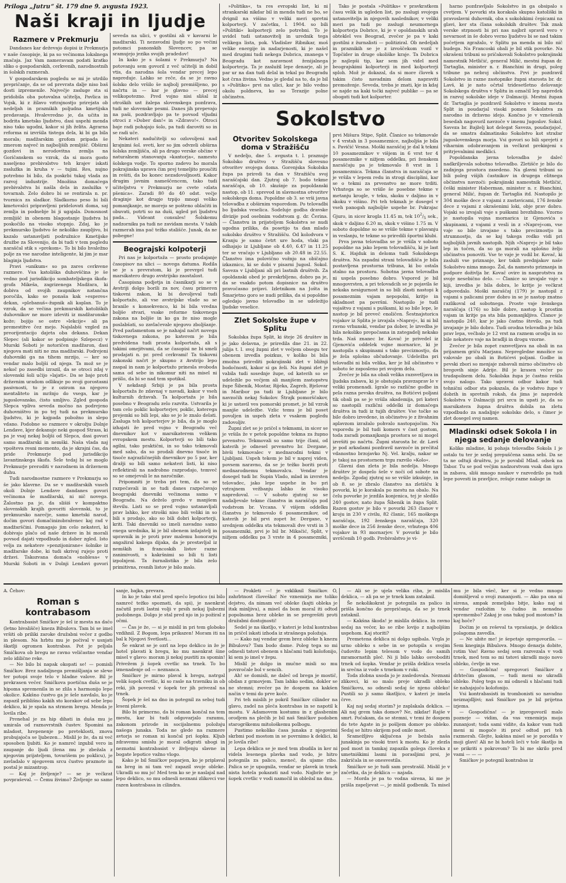Priloga „Jutru“ št. 179 dne 9. avgusta 1923.
Naši kraji in ljudje
Razmere v Prekmurju
Dandanes kar deževajo dopisi iz Prekmurja v naše časopisje, ki pa so večinoma lokalnega značaja. Jaz Vam nameravam podati kratko sliko o gospodarskih, cerkvenih, narodnostnih in šolskih razmerah.
V gospodarskem pogledu se mi je utrdilo prepričanje, da se od prevrata dalje niso baš dosti izpremenile. Največje zasluge sta si pridobila oba potovalna učitelja, Pavlica in Vojsk, ki z žilavo vztrajnostjo prirejata ob nedeljah in praznikih poljudna kmetijska predavanja. Hvalevredno je, da učita in bodrita kmetsko ljudstvo, dasi uspehi menda niso tako ugodni, kakor si jih želita. Agrarna reforma ni izvršila tistega dela, ki bi ga bila morala; madžarskim grofom pripada še zmerom največ in najboljših zemljišč. Obširni gozdovi in nerodovitna zemlja na Goričanskem so vzrok, da si mora gosto naseljeno prebivalstvo teh krajev iskati zaslužka in kruha v — tujini. Res, nujno potrebno bi bilo, da poskrbi tukaj vlada za razvoj industrije. Množina domačega prebivalstva bi našla dela in zaslužka v tovarnah. Zelo dobro bi se rentirala n. pr. tvornica za sladkor. Sladkorno peso bi bili kmetovalci pripravljeni pridelovati doma, saj zemlja in podnebje bi ji ugajala. Donosnost zemljišč in obenem blagostanje ljudstva bi poskočilo na visoko stopnjo. Zdaj, ko je prekmursko ljudstvo še nekoliko zaupljivo, bi kazalo ustanavljati podružnice Kmetijske družbe za Slovenijo, da bi tudi v tem pogledu naraščal stik s »prekom«. To bi bilo hvaležno polje za vse narodne inteligente, ki jim je mar blaginja ljudstva.
Pravi »unikum« so pa zares cerkvene razmere. Vsa katoliška duhovščina je še vedno pod jurisdikcijo sombateljskega škofa-grofa Mikeša, zagrizenega Madžara, ki dobiva od svojih zaupnikov natančna poročila, kako se ponaša kak »esperes« dekan, »plebanuš«-župnik ali kaplan. To je vzrok, da se večina prekmurskih katoliških duhovnikov ne more izleviti iz madžaronske kože; bojijo se ostre »lekcije« ali pa premestitve čez mejo. Najslabši vzgled za preorijentacijo dajeta oba dekana. Dekan Slepec (ali kakor se podpisuje Szlepecz) v Murski Soboti je notoričen madžaron, dasi njegova mati niti ne zna madžarski. Podrejeni duhovniki ga na tihem mrzijo, — ker so vendar malo boljši od njega. Ta mož se je nekoč po zasedbi izrazil, da se otroci zdaj v slovenski šoli učijo »lajati«. Da se baje proti državnim uradom odlikuje po svoji gorostasni pasivnosti, to je z ozirom na njegovo mentaliteto in mržnjo do vsega, kar je jugoslovansko, čisto umljivo. Zgled gospoda Slepca vpliva seveda močno na podrejeno duhovništvo in po tej tudi na prekmursko ljudstvo, ki je kajpada pobožno in slepo vdano. Podobne so razmere v okrožju Dolnje Lendave, kjer dekanuje neki gospod Strass, ki pa je vsaj nekaj boljši od Slepca, dasi govori samo madžarski in nemški. Naša vlada naj vpošteva resni memento, da je skrajni čas, da pride Prekmurje pod jurisdikcijo lavantinskega škofa. Šele tedaj bi se moglo Prekmurje preroditi v narodnem in državnem duhu.
Tudi narodnostne razmere v Prekmurju so še jako klavrne. Da se v madžarskih vaseh okoli Dolnje Lendave dandanes govori večinoma še madžarski, ni nič novega. Žalostno pa je, da slišiš v kompaktno slovenskih krajih govoriti slovenski, to je prekmursko narečje, samo kmetski narod, dočim govori domačinizobraženec kaj rad v madžarščini. Pomagajo jim celo nekateri, ki dobivajo plačo od naše države in bi morali povsod dajati vzpodbudo in dober zgled. Isto velja za nekatere »penzijonirane« šolnike iz madžarske dobe, ki tudi skrivaj rujejo proti državi. Takozvana domača »noblesa« v Murski Soboti in v Dolnji Lendavi govori seveda na ulici, v gostilni ali v kavarni le madžarski. Ti nezavodni ljudje so po večini potomci panonskih Slovencev, pa se sramujejo jezika svojih pradedov!
In kako je s šolami v Prekmurju? Na potovanju sem govoril z več učitelji in dobil vtis, da narodna šola vendar precej lepo napreduje. Lahko se reče, da se je ravno šolsko delo vršilo še najbolj premišljeno, po načrtu in — kar je glavno — precej velikopotezno. Pred vojno nisi slišal iz otroških ust žalepa slovenskega pozdrava, tudi ne slovenske pesmi. Danes jih prepevajo na paši, pozdravljajo pa te povsod vljudni otroci z »Dober dan!« in »Zdravo!«. Otroci baje radi pohajajo šolo, pa tudi daroviti so in se radi uče.
Nekateri nadučitelji so ozlovoljeni nad krajnimi šol. sveti, ker so jim odvzeli obširna šolska zemljišča, ali pa drugo verske občine v naturalnem stanovanju »kantorja«, namesto šolskega vodje. To sporno zadevo bo morala pokrajinska uprava čim prej temeljito proučiti in rešiti, da bo konec nezadovoljnosti. Kakor drugim javnim nameščencem, tako tudi učiteljstvu v Prekmurju ne cvete »zlata pšenica«. Zaradi 80 do 40 odst. večje draginje kot drugje trpijo mnogi veliko pomanjkanje, ne morejo se pošteno oblačiti in obuvati, potrti so na duši, ugled pri ljudstvu pada... Videant consules! Šolskemu nadzorniku pa tudi ne zavidam mesta. V takih razmerah ima pač težko stališče. Junak, da ne pobegne!
Beograjski kolpoterji
Pri nas je kolportaža — prosto prodajanje časopisov na ulici — novega datuma. Rodila se je s prevratom, ki je prevrgel tudi marsikatero drugo avstrijsko zaostalost.
Časopisna podjetja in časnikarji so se v Avstriji dolgo borili za nov, času primeren tiskovni zakon, ki bi dovoljeval tudi kolportažo, ali vse avstrijske vlade so se branile s konsekvenco, ki bi bila vredna boljše stvari, vsake reforme tiskovnega zakona na boljše in ko ga že niso mogle poslabšati, so zavlačevale njegovo zboljšanje. Pred parlamentom se je nahajal načrt novega tiskovnega zakona, po katerem je bila predvidena tudi prosta kolportaža, ali s takimi omejitvami, da se časopisi ne bi smeli prodajati n. pr. pred cerkvami! Ta tiskovni zakonski načrt je skupno z Avstrijo lepo zaspal in nam je kolportažo prinesla svoboda sama od sebe in nikomur niti na misel ni prišlo, da bi se nad tem spotikal.
V nekdanji Srbiji je pa bila prosta kolportaža že zdavnaj v navadi, kakor v vseh kulturnih državah. Ta kolportaža je bila posebno v Beogradu zelo razvita. Ustvarila je tam celo poklic kolporterjev, poklic, katerega prejemki so bili lepi, ako se je le znalo delati. Zasluga teh kolporterjev je bila, da je moglo izhajati že pred vojno v Beogradu več dnevnikov kot v marsikaterem velikem evropskem mestu. Kolporterji so bili tako agilni, tako praktični, in so tako tekmovali med sabo, da so prodali dnevno tisoče in tisoče najrazličnejših dnevnikov po 5 par, ker dražji so bili samo nekateri listi, ki niso reflektirali na nadrobno razprodajo, temveč so se omejevali le na naročnike.
Pripomniti je treba pri tem, da so se razpečavali in se tudi danes razpečavajo beograjski dnevniki večinoma samo v Beogradu. Na deželo gredo v manjšem številu. Listi so se pred vojno ustanavljali prav lahko, ker stroški niso bili veliki in so bili s prodajo, ako so bili dobri kolporterji, kriti. Taki dnevniki so imeli navadno samo enega urednika, ki je bil obenem izdajatelj in upravnik in je proti prav malemu honorarju angažiral kakega dijaka, da je prestavljal iz nemških in francoskih listov razne zanimivosti, s kakršnimi so bili ti listi izpolnjeni. Ta žurnalistika je bila zelo primitivna, resnih listov je bilo malo.
»Politika«, ta res evropski list, ki ni strankarski nikdar bil in menda tudi ne bo, se dvignil na višino v veliki meri spretni kolporterji. V začetku, l. 1904. so bili »Politiki« kolporterji zelo potrebni. To je uvidel tudi ustanovitelj in urednik tega velikega lista, pok. Vladislav Ribnikar, moš velike energije in nadarjenosti, ki je našel med drugimi tudi nekega Dobrica, znanega v Beogradu kot naravnost ženijalnega kolporterja. Ta je zaslužil lepe denarje, ali je par ur na dan tudi delal in tekal po Beogradu kot črna živina. Vedno je gledal na to, da je bil s »Politiko« prvi na ulici, kar je bilo vedno okolu poldneva, ko so Terazije polne občinstva.
Tako je postala »Politika« v pravkratkem času velik in ugleden list, po zaslugi svojega ustanovitelja in njegovih naslednikov, v veliki meri pa tudi po zaslugi neumornega kolporterja Dobrice, ki je v opoldanskih urah obteklel ves Beograd, zvečer je pa v kaki gostilni z žurnalisti — politiziral. Ob nedeljah in praznikih se je z izvoščekom vozil v Topčider in druge okoliške kraje. Ta Dobrica je najlepši tip, kar sem jih videl med beograjskimi kolporterji in med kolporterji sploh. Mož je dokazal, da si more človek s takim čisto navadnim delom napraviti premoženje. Seveda, treba je znati, kje in kdaj se najde na kaki točki največ publike — pa se obogati tudi kot kolporter.
Sokolstvo
Otvoritev Sokolskega doma v Stražišču
V nedeljo, dne 5. avgusta t. l. praznuje Sokolsko društvo v Stražišču slovesno otvoritev svojega doma. Gorenjska Sokolska župa pa priredi ta dan v Stražišču svoj naraščajski dan. Zjutraj ob 7. bodo tekme naraščaja, ob 10. skušnje za popoldanski nastop, ob 11. sprevod in slavnostna otvoritev sokolskega doma. Popoldne ob 3. se vrši javna telovadba z obširnim vsporedom. Po telovadbi bo ljudska veselica. Sodeluje godba dravske divizije pod osebnim vodstvom g. dr. Čerina. — Članstvu in prijateljem Sokolstva se nudi ugodna prilika, da posetijo ta dan mlado sokolsko društvo v Stražišču. Od kolodvora v Kranju je samo četrt ure hoda, vlaki pa odhajajo iz Ljubljane ob 4.40, 6.47 in 11.25 ter se vračajo v Ljubljano ob 20.48 in 22.55. Članstvo ima polovično vožnjo na običajno izkaznico, ki se dobi v pisarni Jugosl. Sokol. Saveza v Ljubljani ali pri lastnih društvih. Za opoldanski obed je preskrbljeno, dobro pa je, da se vsakdo potom dopisnice na društvo pravočasno prijavi. Izletnikom na Jošta in Šmarjetno goro se nudi prilika, da si popoldne ogledajo javno telovadbo in se udeležijo ljudske veselice.
Zlet Sokolske župe v Splitu
Sokolska župa Split, ki šteje 26 društev in je jako delavna, je priredila dne 21. in 22. julija t. l. svoj župni zlet v večjem obsegu ter obenem izvedla poizkus, v koliko bi bila zmožna prirediti pokrajinski zlet v bližnji bodočnosti, kakor si ga želi. Na župni zlet je vabila tudi sosednje župe, od katerih so se udeležile po večjem ali manjšem zastopstvu župe Šibenik, Mostar, Rijeka, Zagreb, Bjelovar in Maribor pa tudi iz Ljubljane je bilo navzočih nekaj Sokolov. Štrajk pomorščakov, ki je ustavil ves pomorski promet, je bil vzrok manjše udeležbe. Vzlic temu je bil poset povoljen in uspeh zleta v vsakem pogledu zadovoljiv.
Župni zlet se je pričel s tekmami, in sicer se je vršila že v petek popoldne tekma za župno prvenstvo. Tekmovali so samo trije člani, od katerih je odnesel prvenstvo br. Dergane, bivši tekmovalec v mednarodni tekmi v Ljubljani. Uspeh tekem je bil v naprej viden, povsem naravno, da se je težko boriti proti mednarodnemu tekmovalcu. Vendar je dosegel tudi br. Supin Vlado, mlad in izvrsten telovadec, jako lepe uspehe in bo pri vztrajnem vežbanju lahko še visoko napredoval. — V soboto zjutraj so se nadaljevale tekme članstva in naraščaja pod vodstvom br. Vrcana. V višjem oddelku članstva je tekmovalo 6 posameznikov, od katerih je bil prvi zopet br. Dergane, v srednjem oddelku sta tekmovali dve vrsti in 3 posamezniki, prvi je bil br. Mikačić, Split, v nižjem oddelku pa 3 vrste in 4 posamezniki, prvi Mišura Stipe, Split. Članice so tekmovale v 4 vrstah in 3 posameznice, najboljša je bila s. Pavičić Vesna. Moški naraščaj je dal k tekmi 10 posameznikov v višjem in 6 vrst ter 4 posameznike v nižjem oddelku, pri ženskem naraščaju pa je tekmovalo 8 vrst in 1 posameznica. Tekma članstva in naraščaja se je vršila v lepem redu in strogi disciplini, kar se o tekmi za prvenstvo ne more trditi. Vrhutega so se vršile še posebne tekme v metanju krogle, v teku, skoku v daljino in v skoku v višino. Pri teh tekmah je dosegel v vseh panogah najboljše uspehe br. Pokrajac Gjuro, in sicer krogla 11.45 m, tek 102/5 sek., skok v daljino 6.20 m, skok v višino 1.75 m. V soboto dopoldne so se vršile tekme v plavanju in veslanju, te tekme so priredili športni klubi.
Prva javna telovadba se je vršila v soboto popoldne na jako lepem telovadišču, ki je last S. K. Hajduk in deloma tudi Sokolskega društva. Na zapadni strani telovadišča je bila postavljena prostorna tribuna, ki bo ostala stalno na prostoru. Sobotna javna telovadba ni uspela posebno dobro. Vspored je bil mnogovrsten, a pri telovadcih se je pojavila še nekaka nesigurnost in so bili zlasti nastopi k posameznim vajam nepopolni, kritje in skladnost pa površni. Nastopilo je tudi vojaštvo z vajami s puškami, ki so bile lepe, le nastop je bil preveč enoličen. Šestnajstorica vojakov iz Splita je izvajala »Naprej«, ki ni bil ravno vrhunski, vendar pa dober, le izvedba je bila nekoliko prepočasna in zategadelj nekako trda. Naš znanec br. Kovač je privedel iz Gjenovića oddelek vojne mornarice, ki je nastopila s skupinami s tako preciznostjo, da je žela splošno občudovanje. Udeležba pri telovadbi ni bila velika, ker je bil občinstvo v soboto še zaposleno pri svojem delu.
Zvečer je bila na obali velika razsvetljava in ljudska zabava, ki je obstojala pravzaprav le v veliki promenadi. Igrale so različne godbe in pela razna pevska društva, na Botićevi poljani tik obali pa se je vršila akademija, pri kateri so nastopili različni oddelki iz domačega društva in tudi iz tujih društev. Vse točke so bile dobro izvedene, in občinstvo je z živahnim aplavzom izražalo pohvalo nastopajočim. Na vsporedu je bil tudi komers v čast gostom, toda zaradi pomanjkanja prostora se ni mogel izvršiti po načrtu. Župni starosta br. dr. Lavš je pod arkadami pozdravil navzoče in prečital vdanostno brzojavko Nj. Vel. kralju, nakar se je takoj na prostornem trgu razvilo »Kolo«.
Glavni dan zleta je bila nedelja. Mnogo društev je dospelo šele v noči od sobote na nedeljo. Zgodaj zjutraj so se vršile izkušnje, in ob 8. se je zbralo članstvo na zletišču k povorki, ki je korakala po mestu na obalo. Na čelu povorke je jezdila konjenica, tej je sledilo 240 gostov, nato župa Šibenik in župa Split. Razen gostov je bilo v povorki 263 članov v kroju in 230 v civilu, 82 članic, 165 moškega naraščaja, 192 ženskega naraščaja, 320 moške dece in 256 ženske dece, vrhutega 406 vojakov in 93 mornarjev. V povorki je bilo uvrščenih 10 godb. Prebivalstvo je vi-
harno pozdravljalo Sokolstvo in ga obsipalo s cvetjem. V povorki sta korakala skupno katoliški in pravoslavni duhovnik, oba s sokolskimi čepicami na glavi, ker sta člana sokolskih društev. Tak znak verske strpnosti bi pri nas najbrž spravil vero v nevarnost in še dobro verno ljudstvo bi se nad takim početjem zgražalo, v Splitu pa menda ni bilo nič hudega. Na Francoski obali je bil stik povorke. Na okrašeni tribuni so pričakovali Sokolstvo pokrajinski namestnik Metličić, general Milić, mestni župan dr. Tartaglia, minister n. r. Bianchini in drugi, poleg tribune pa nebroj občinstva. Prvi je pozdravil Sokolstvo in razne zastopnike župni starosta br. dr. Lavš, ki je nato očrtal tridesetletno delovanje Sokolskega društva v Splitu in označil lep napredek in razvoj sokolske ideje v Dalmaciji. Mestni župan dr. Tartaglia je pozdravil Sokolstvo v imenu mesta Split in poudarjal visoki pomen Sokolstva za narodno in državno idejo. Končno je v vznešenih besedah nagovoril navzoče v imenu Jugoslov. Sokol. Saveza br. Bajželj kot delegat Saveza, poudarjajoč, da se smatra dalmatinsko Sokolstvo kot stražar jugoslovenskega morja. Vsi govori so bili sprejeti z viharnim odobravanjem in večkrat prekinjeni s pritrjevalnimi medklici.
Popoldanska javna telovadba je daleč nadkriljevala sobotno telovadbo. Zletišče je bilo do zadnjega prostora zasedeno. Na glavni tribuni so bili poleg višjih častnikov in drugega elitnega občinstva navzoči: pokrajinski namestnik Metličić, češki minister Haberman, minister n. r. Bianchini, general Milić, župan dr. Tartaglia itd. Nastopilo je 304 moške dece z vajami z zastavicami, 176 ženske dece z vajami z okrašenimi loki, obje prav dobro. Vojaki so izvajali vaje s puškami brezhibno. Vzorno je nastopila vojna mornarica iz Gjenovića s skupinami, z vajami z vesli in z »Naprej«om, vse vaje so bile izvajane s tako preciznostjo in strumnostjo, da se kaj takega redko vidi pri najboljših javnih nastopih. Njih »Naprej« je bil tako lep in točen, da so ga morali na splošno željo občinstva ponoviti. Vse te vaje je vodil br. Kovač, ki zasluži vse priznanje, ker takih prednjakov naše Sokolstvo nima mnogo. Žal, da namesto priznanja in podpore doživlja br. Kovač ovire in nasprotstva za svoje nesebično delo. — Članice so izvajale vaje s kiji, izvedba je bila dobra, le kritje je večkrat odpovedalo. Moški naraščaj (179) je nastopil z vajami s palicami prav dobro in se je nastop znatno razlikoval od sobotnega. Proste vaje ženskega naraščaja (176) so bile dobre, nastop k prostim vajam in kritje pa sta bila pomanjkljiva. Članov je nastopilo 240, kar je jako častno število, pa tudi izvajanje je bilo dobro. Tudi orodna telovadba je bila prav lepa, večbalo je 12 vrst na raznem orodju in so bile nekatere vaje na bradlji in drogu vzorne.
Zvečer je bila zopet razsvetljava na obali in na prijaznem griču Marjanu. Nepregledne množice so valovale po obali in Botićevi poljani. Godbe in pevski zbori so menjaje zabavali mirno občinstvo ob bregovih sinje Adrije. Bil je krasen večer po trudapolnem delu. Sokolska župa je častno rešila svojo nalogo. Tako upravni odbor kakor tudi tehnični odbor sta pokazala, da je vodstvo župe v dobrih in spretnih rokah, da jima je napredek Sokolstva v Dalmaciji pri srcu in upati je, da so marsikatera župna društva dobila na zletu vzpodbudo za nadaljnje sokolsko delo, s čimer je zlet dosegel svoj namen.
Mladinski odsek Sokola I in njega sedanje delovanje
Koliko mladine, ki pohaja telovadbo Sokola I je ostalo tu ter je sedaj prepuščena sama sebi. Da se ta ne odtuji društvu, jo je povabil Mlad. odsek na Tabor. Tu se pod večjim nadzorstvom vsak dan igra in zabava, sliši mnogo naukov v razvedrilo pa tudi lepe povesti in pravljice, rešuje razne naloge in
A. Čehov:
Roman s kontrabasom
Kontrabasist Smičkov je šel iz mesta na dačo (letno bivališče) kneza Bibulova. Tam bi se imel vršiti ob priliki zaroke družabni večer z godbo in plesom. Na hrbtu mu je počival v usnjati škatlji ogromen kontrabas. Pot je peljala Smičkova ob bregu ne ravno veličastne vendar zelo idilične reke.
— Ne bilo bi napak okopati se! — pomisli Smičkov. Brez nadaljnega premišljanja se slече ter potopi svoje telo v hladne valove. Bil je prekrasen večer. Smičkova poetična duša se je hipoma spremenila in se zlila s harmonijo lepe okolice. Kakšno čustvo ga je šele navdalo, ko je zapazil priblišno kakih sto korakov od sebe lepo deklico, ki je spala na strmem bregu. Menda je lovila ribe.
Prenehal je za hip dihati in duša mu je umirala od raznovrstnih čustev. Spomini na mladost, hrepenenje po preteklosti, znova probujajoča se ljubezen... Mislil je že, da ni več sposoben ljubiti. Ko je namreč izgubil vero in zaupanje do ljudi (žena mu je zbežala z njegovim prijateljem, tovarišem po poklicu), je zavladalo v njegovem srcu čustvo praznote in postal je mizantrop.
— Kaj je življenje? — se je večkrat povpraševal. — Čemu živimo? Življenje so same sanje, bajka, prevara.
In ko je tako stal pred spečo lepotico (ni bilo namreč težko spoznati, da spi), je naenkrat začutil proti lastni volji v prsih nekaj ljubezni podobnega. Dolgo je stal pred njo in jo požiral z očmi.
— Čas je že, — si je mislil in pri tem globoko vzdihnil. Z Bogom, lepa prikazen! Moram iti na bal k Njegovi Svetlosti...
Še enkrat se je ozrl na lepo deklico in že je hotel plavati k bregu, ko mu naenkrat šine misel v glavo: moram ji nekaj pustiti za spomin! Privežem ji šopek cvetlic na trnek. To bo iznenadenje od — neznanca.
Smičkov je mirno plaval k bregu, natrgal velik šopek cvetlic, ki so rasle na travniku in ob reki, jih povezal v šopek ter jih privezal na trnek.
Šopek je šel na dno in potegnil za seboj tudi leseni plavek.
Bilo bi primerno, da bi roman končal na tem mestu, kar bi tudi odgovarjalo razumu, zakonom prirode in socijalnemu položaju našega junaka. Toda ne glede na razmere avtorja se roman ni končal pri šopku. Kljub zdravemu smislu je moral odigrati ubogi in neznatni kontrabasist v življenju slavne in bogate lepotice važno vlogo.
Kako je bil Smičkov poparjen, ko je priplaval na breg in ni tam več zapazil svoje obleke. Ukradli so mu jo! Med tem ko se je naslajal nad lepo deklico, so mu odnesli neznani zlikovci vse razen kontrabasa in cilindra.
— Prokleti —! je vzkliknil Smičkov. O, zahrbtnost človeška! Ne vznemirja me toliko dejstvo, da nimam več obleke (kajti obleka je itak minljiva), a misel da bom moral iti odtod popolnoma brez obleke in se pregrešiti proti družabni dostojnosti!
Sedel je na škatljo, v kateri je ležal kontrabas in pričel iskati izhoda iz strašnega položaja.
— Kako naj vendar grem brez obleke h knezu Bibulovu? Tam bodo dame. Poleg tega so mi odnesli tatovi obenem s hlačami tudi kolofonijo, ki sem jo imel v žepu.
Mislil je dolgo in mučne misli so mu povzročale bol v sencih.
Ah! se domisli, ne daleč od brega je mostič, obdan z grmovjem. Tam lahko sedim, dokler se ne stemni; zvečer pa že dospem na kakšen način v temi do prve koče.
Pri teh mislih je pokril Smičkov cilinder na glavo, zadel na pleča kontrabas in se napotil k mostu. V Adamovem kostumu in z glasbenim orodjem na plečih je bil naš Smičkov podoben starogrškemu mitološkemu polbogu.
Pustimo nekoliko časa junaka z njegovimi skrbmi pod mostom in se povrnimo k deklici, ki je lovila ribe!
Lepa deklica se je med tem zbudila in ker ni videla lesenega plavka nad vodo, je hitro potegnila za palico, meneč, da ujame ribo. Palica se je upognila, vendar se plavek in trnek nista hotela pokazati nad vodo. Najbrže se je šopek cvetlic v vodi namočil in obležal na dnu.
— Ali se je ujela velika riba, je mislila deklica, — ali pa se je trnek kam zataknil.
Še nekolikokrat je potegnila za palico in prišla končno do prepričanja, da se je trnek zataknil.
— Kakšna škoda! je mislila deklica. In ravno sedaj na večer, ko se ribe lovijo z najboljšim uspehom. Kaj storiti?
Premetena deklica ni dolgo ugibala. Vrgla je urno obleko s sebe in se potopila s svojim čudovito lepim telesom v vodo do samih mramornatih pleč. Ni ji bilo lahko osvoboditi trnek od šopka. Vendar je prišla deklica vesela in srečna iz vode s trnekom v roki.
Toda zlobna usoda jo je zasledovala. Neznani zlikovci, ki so malo preje ukradli obleko Smičkovu, so odnesli sedaj še njeno obleko! Pustili so ji samo škatljico, v kateri je imela črve.
Kaj naj sedaj storim? je zaplakala deklica. — Ali naj grem taka domov? Ne, nikdar! Rajše v smrt. Počakam, da se stemni, v temi že dospem do tete Agate in jo pošljem domov po obleko. Sedaj se hitro skrijem pod onile most.
Sramežljivo sključena je bežala naša junakinja po visoki travi k mostu. Ko je zlezla pod most in tamkaj zapazila golega človeka z umetniškimi lasmi in porasljimi prsi, je zakričala in se onesvestila.
Smičkov se je tudi sam prestrašil. Mislil je v začetku, da je deklica — najada.
— Morda je pa to vodna sirena, ki me je prišla zapeljevat —, je mislil godbenik. Ta misel mu je bila všeč, ker si je vedno mnogo domišljeval o svoji zunanjosti. — Ako pa ona ni sirena, ampak zemeljsko bitje, kako naj si vendar razložim to čudno in nenadno spremembo? Zakaj je ona tukaj pod mostom? In kaj hoče?
Dočim je on reševal ta vprašanja, je deklica polagoma zavedla.
— Ne ubite me! je šepetaje spregovorila. — Sem kneginja Bibulova. Mnogo denarja dobite, rotim Vas! Ravno sedaj sem razvezala v vodi trnek, med tem so mi tatovi ukradli mojo novo obleko, čevlje in vse.
— Gospodična! spregovori Smičkov z drhtečim glasom, — tudi meni so ukradli obleko. Poleg tega so mi odnesli s hlačami tudi še nahajajočo kolofonijo.
Vsi kontrabasisti in trombonisti so navadno neiznajdljivi; naš Smičkov pa je bil prijetna izjema.
— Gospodična! — je izpregovoril malo pozneje — vidim, da vas vznemirja moja zunanjost; toda sami vidite, da kakor vam tudi meni ni mogoče iti proč odtod pri teh razmerah. Glejte, kakšna misel se je porodila v moji glavi! Ali ne bi hoteli leči v tole škatljo in se prikriti s pokrovom? To bi me skrilo pred vami — — —
Smičkov je potegnil kontrabas iz